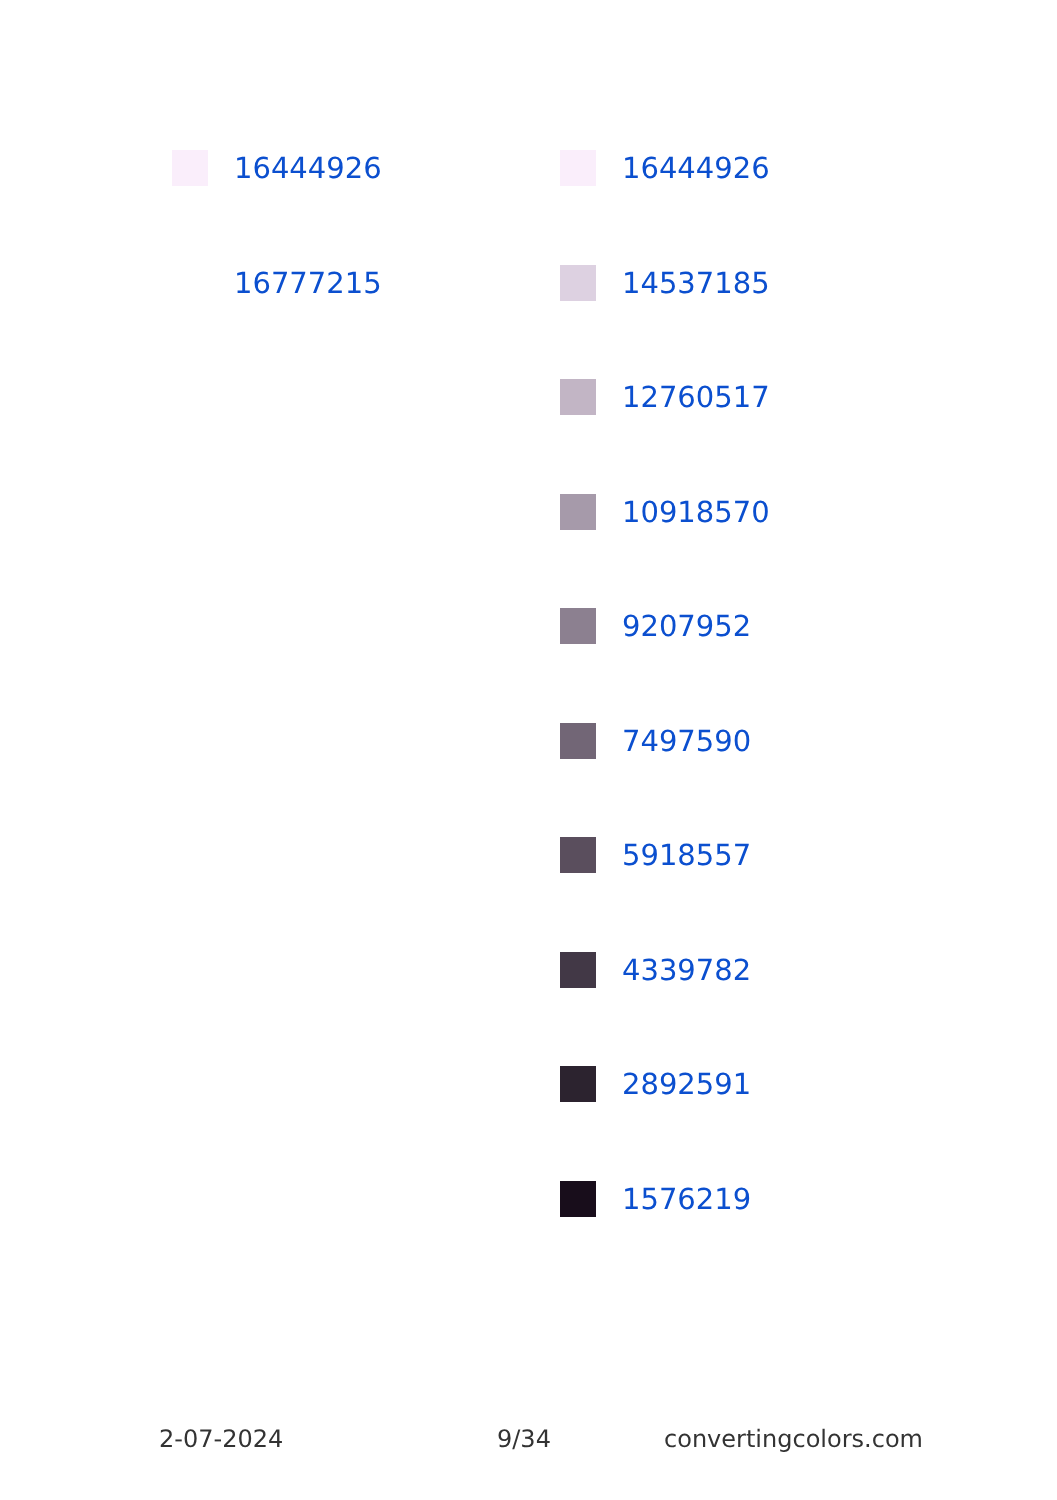16444926
16777215
16444926
14537185
12760517
10918570
9207952
7497590
5918557
4339782
2892591
1576219
2-07-2024 9/34 convertingcolors.com